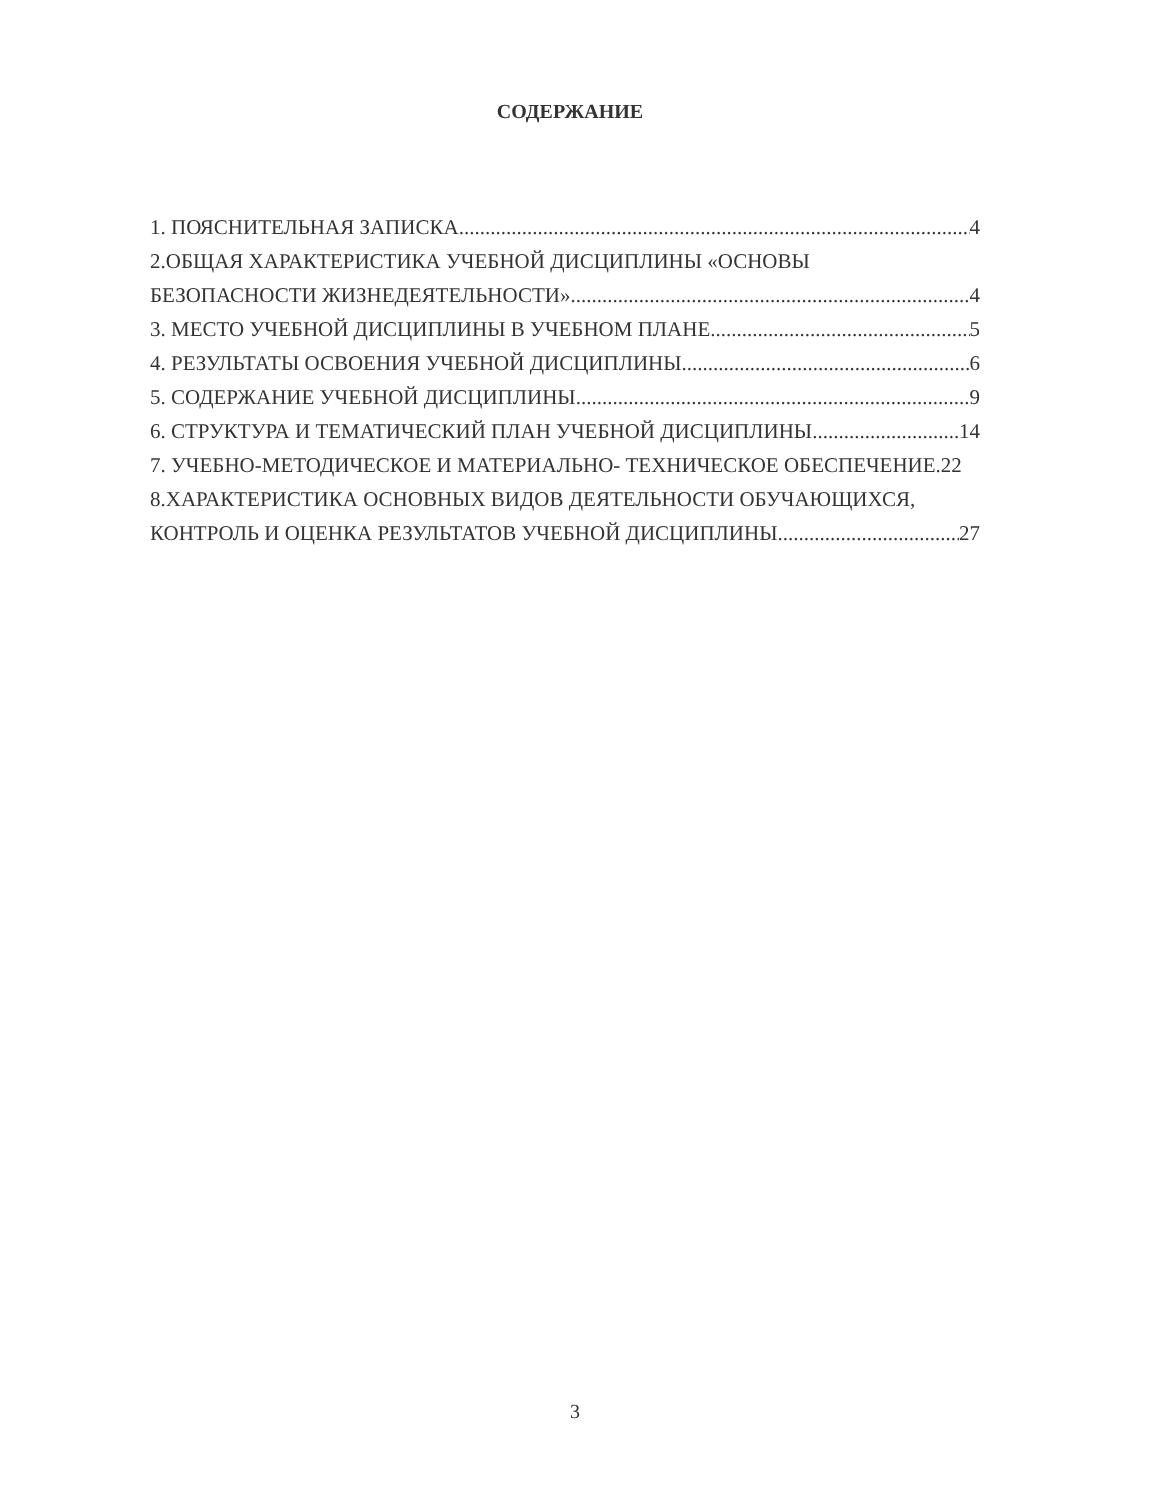СОДЕРЖАНИЕ
1. ПОЯСНИТЕЛЬНАЯ ЗАПИСКА 4
2.ОБЩАЯ ХАРАКТЕРИСТИКА УЧЕБНОЙ ДИСЦИПЛИНЫ «ОСНОВЫ
БЕЗОПАСНОСТИ ЖИЗНЕДЕЯТЕЛЬНОСТИ» 4
3. МЕСТО УЧЕБНОЙ ДИСЦИПЛИНЫ В УЧЕБНОМ ПЛАНЕ 5
4. РЕЗУЛЬТАТЫ ОСВОЕНИЯ УЧЕБНОЙ ДИСЦИПЛИНЫ 6
5. СОДЕРЖАНИЕ УЧЕБНОЙ ДИСЦИПЛИНЫ 9
6. СТРУКТУРА И ТЕМАТИЧЕСКИЙ ПЛАН УЧЕБНОЙ ДИСЦИПЛИНЫ 14
7. УЧЕБНО-МЕТОДИЧЕСКОЕ И МАТЕРИАЛЬНО- ТЕХНИЧЕСКОЕ ОБЕСПЕЧЕНИЕ. 22
8.ХАРАКТЕРИСТИКА ОСНОВНЫХ ВИДОВ ДЕЯТЕЛЬНОСТИ ОБУЧАЮЩИХСЯ,
КОНТРОЛЬ И ОЦЕНКА РЕЗУЛЬТАТОВ УЧЕБНОЙ ДИСЦИПЛИНЫ 27
3